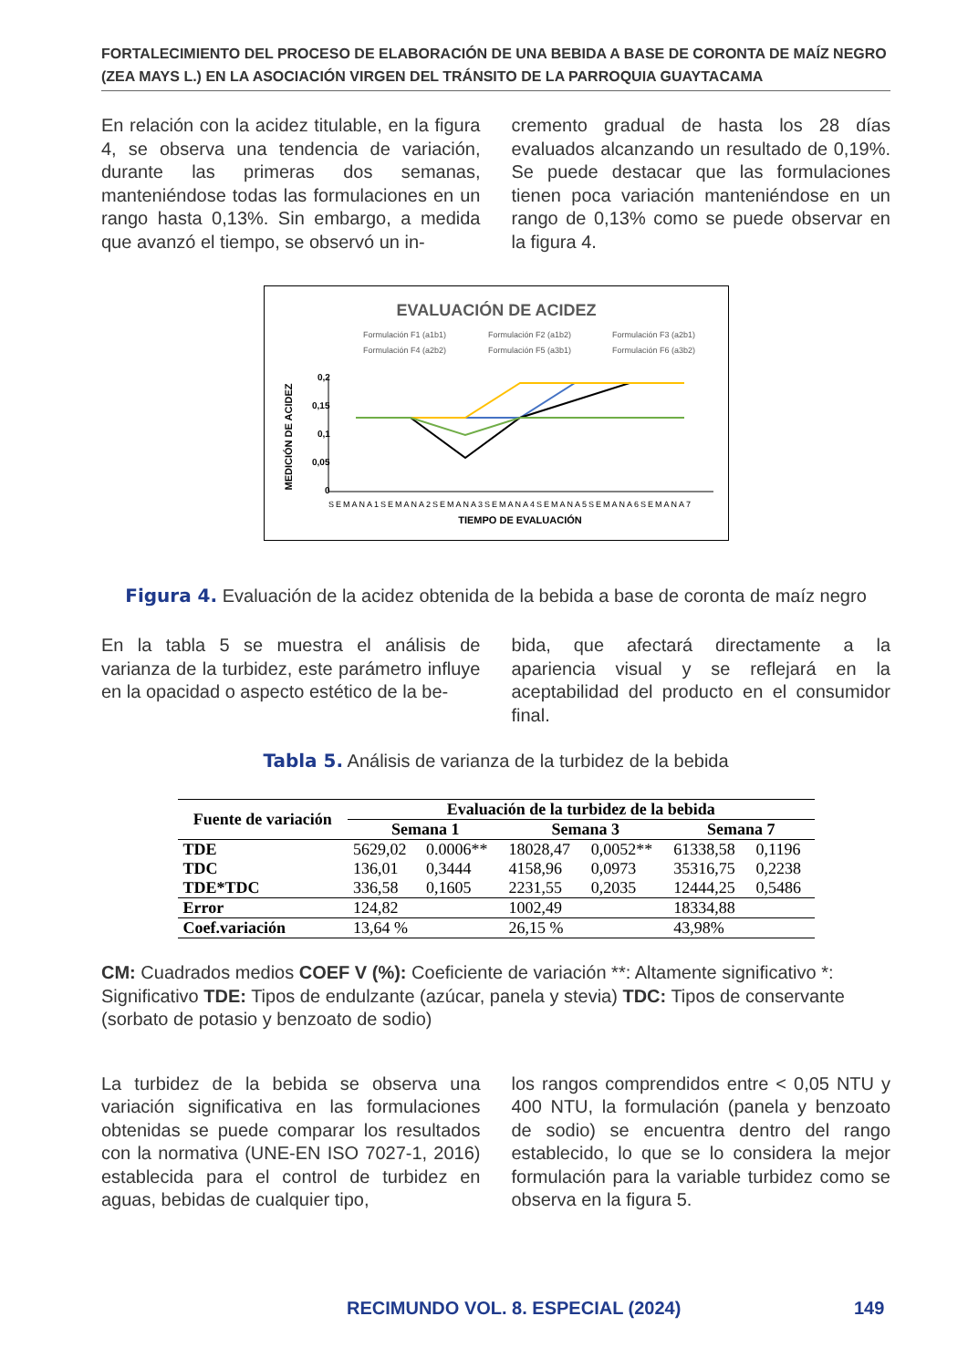FORTALECIMIENTO DEL PROCESO DE ELABORACIÓN DE UNA BEBIDA A BASE DE CORONTA DE MAÍZ NEGRO (ZEA MAYS L.) EN LA ASOCIACIÓN VIRGEN DEL TRÁNSITO DE LA PARROQUIA GUAYTACAMA
En relación con la acidez titulable, en la figura 4, se observa una tendencia de variación, durante las primeras dos semanas, manteniéndose todas las formulaciones en un rango hasta 0,13%. Sin embargo, a medida que avanzó el tiempo, se observó un in-
cremento gradual de hasta los 28 días evaluados alcanzando un resultado de 0,19%. Se puede destacar que las formulaciones tienen poca variación manteniéndose en un rango de 0,13% como se puede observar en la figura 4.
EVALUACIÓN DE ACIDEZ
Formulación F1 (a1b1)
Formulación F2 (a1b2)
Formulación F3 (a2b1)
Formulación F4 (a2b2)
Formulación F5 (a3b1)
Formulación F6 (a3b2)
0,2
0,15
0,1
0,05
0
MEDICIÓN DE ACIDEZ
SEMANA1SEMANA2SEMANA3SEMANA4SEMANA5SEMANA6SEMANA7
TIEMPO DE EVALUACIÓN
Figura 4. Evaluación de la acidez obtenida de la bebida a base de coronta de maíz negro
En la tabla 5 se muestra el análisis de varianza de la turbidez, este parámetro influye en la opacidad o aspecto estético de la be-
bida, que afectará directamente a la apariencia visual y se reflejará en la aceptabilidad del producto en el consumidor final.
Tabla 5. Análisis de varianza de la turbidez de la bebida
| Fuente de variación | Evaluación de la turbidez de la bebida | | | | | |
| --- | --- | --- | --- | --- | --- | --- |
| | Semana 1 | | Semana 3 | | Semana 7 | |
| TDE | 5629,02 | 0.0006** | 18028,47 | 0,0052** | 61338,58 | 0,1196 |
| TDC | 136,01 | 0,3444 | 4158,96 | 0,0973 | 35316,75 | 0,2238 |
| TDE*TDC | 336,58 | 0,1605 | 2231,55 | 0,2035 | 12444,25 | 0,5486 |
| Error | 124,82 | | 1002,49 | | 18334,88 | |
| Coef.variación | 13,64 % | | 26,15 % | | 43,98% | |
CM: Cuadrados medios COEF V (%): Coeficiente de variación **: Altamente significativo *: Significativo TDE: Tipos de endulzante (azúcar, panela y stevia) TDC: Tipos de conservante (sorbato de potasio y benzoato de sodio)
La turbidez de la bebida se observa una variación significativa en las formulaciones obtenidas se puede comparar los resultados con la normativa (UNE-EN ISO 7027-1, 2016) establecida para el control de turbidez en aguas, bebidas de cualquier tipo,
los rangos comprendidos entre < 0,05 NTU y 400 NTU, la formulación (panela y benzoato de sodio) se encuentra dentro del rango establecido, lo que se lo considera la mejor formulación para la variable turbidez como se observa en la figura 5.
RECIMUNDO VOL. 8. ESPECIAL (2024)
149